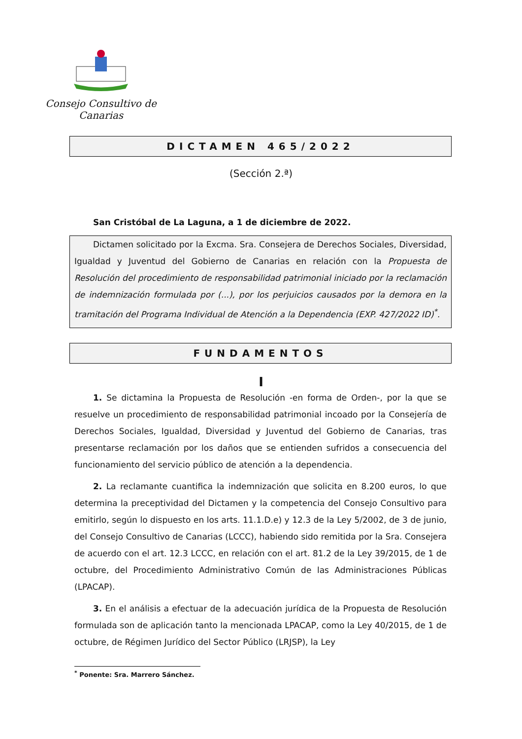Consejo Consultivo de Canarias
DICTAMEN 465/2022
(Sección 2.ª)
San Cristóbal de La Laguna, a 1 de diciembre de 2022.
Dictamen solicitado por la Excma. Sra. Consejera de Derechos Sociales, Diversidad, Igualdad y Juventud del Gobierno de Canarias en relación con la Propuesta de Resolución del procedimiento de responsabilidad patrimonial iniciado por la reclamación de indemnización formulada por (...), por los perjuicios causados por la demora en la tramitación del Programa Individual de Atención a la Dependencia (EXP. 427/2022 ID)<sup>*</sup>.
FUNDAMENTOS
I
1. Se dictamina la Propuesta de Resolución -en forma de Orden-, por la que se resuelve un procedimiento de responsabilidad patrimonial incoado por la Consejería de Derechos Sociales, Igualdad, Diversidad y Juventud del Gobierno de Canarias, tras presentarse reclamación por los daños que se entienden sufridos a consecuencia del funcionamiento del servicio público de atención a la dependencia.
2. La reclamante cuantifica la indemnización que solicita en 8.200 euros, lo que determina la preceptividad del Dictamen y la competencia del Consejo Consultivo para emitirlo, según lo dispuesto en los arts. 11.1.D.e) y 12.3 de la Ley 5/2002, de 3 de junio, del Consejo Consultivo de Canarias (LCCC), habiendo sido remitida por la Sra. Consejera de acuerdo con el art. 12.3 LCCC, en relación con el art. 81.2 de la Ley 39/2015, de 1 de octubre, del Procedimiento Administrativo Común de las Administraciones Públicas (LPACAP).
3. En el análisis a efectuar de la adecuación jurídica de la Propuesta de Resolución formulada son de aplicación tanto la mencionada LPACAP, como la Ley 40/2015, de 1 de octubre, de Régimen Jurídico del Sector Público (LRJSP), la Ley
<sup>*</sup> Ponente: Sra. Marrero Sánchez.